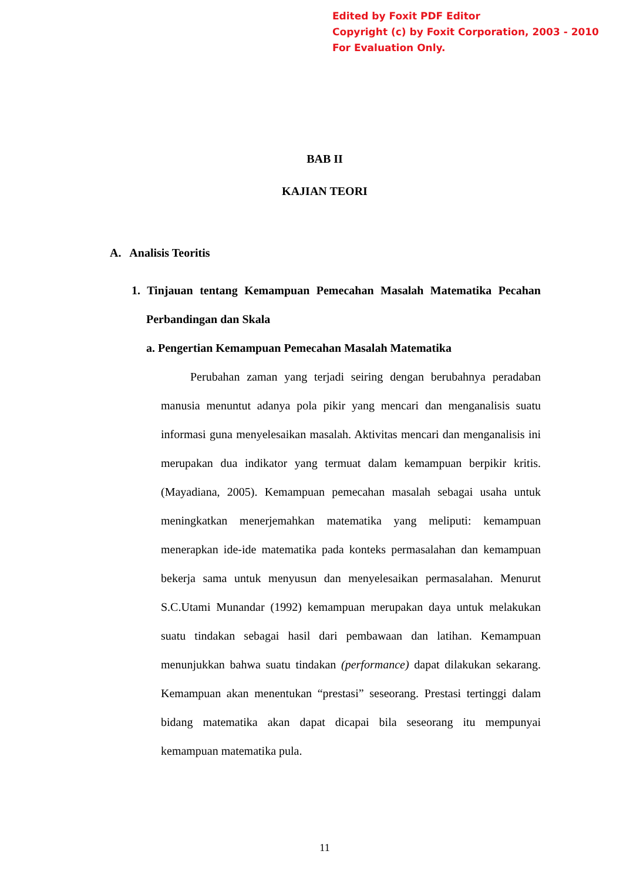Edited by Foxit PDF Editor
Copyright (c) by Foxit Corporation, 2003 - 2010
For Evaluation Only.
BAB II
KAJIAN TEORI
A. Analisis Teoritis
1. Tinjauan tentang Kemampuan Pemecahan Masalah Matematika Pecahan Perbandingan dan Skala
a. Pengertian Kemampuan Pemecahan Masalah Matematika
Perubahan zaman yang terjadi seiring dengan berubahnya peradaban manusia menuntut adanya pola pikir yang mencari dan menganalisis suatu informasi guna menyelesaikan masalah. Aktivitas mencari dan menganalisis ini merupakan dua indikator yang termuat dalam kemampuan berpikir kritis. (Mayadiana, 2005). Kemampuan pemecahan masalah sebagai usaha untuk meningkatkan menerjemahkan matematika yang meliputi: kemampuan menerapkan ide-ide matematika pada konteks permasalahan dan kemampuan bekerja sama untuk menyusun dan menyelesaikan permasalahan. Menurut S.C.Utami Munandar (1992) kemampuan merupakan daya untuk melakukan suatu tindakan sebagai hasil dari pembawaan dan latihan. Kemampuan menunjukkan bahwa suatu tindakan (performance) dapat dilakukan sekarang. Kemampuan akan menentukan “prestasi” seseorang. Prestasi tertinggi dalam bidang matematika akan dapat dicapai bila seseorang itu mempunyai kemampuan matematika pula.
11